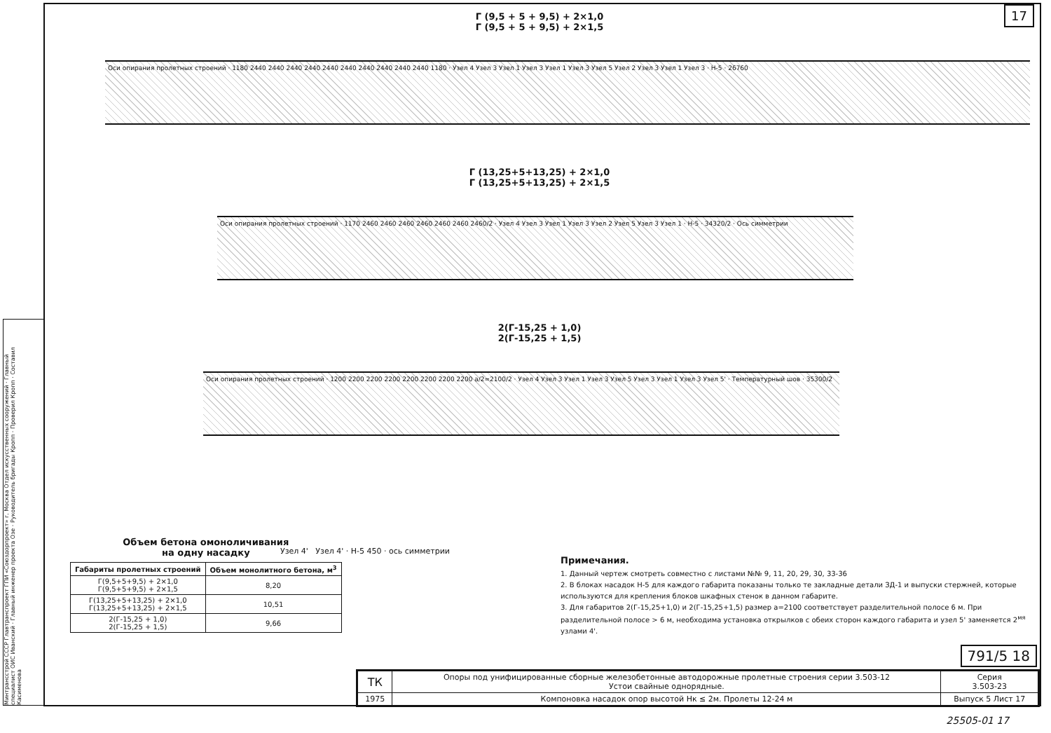Минтрансстрой СССР Главтранспроект ГПИ «Союздорпроект» г. Москва Отдел искусственных сооружений · Главный специалист ОИС Иванский · Главный инженер проекта Озе · Руководитель бригады Кропп · Проверил Кропп · Составил Касименова
17
Г (9,5 + 5 + 9,5) + 2×1,0
Г (9,5 + 5 + 9,5) + 2×1,5
Оси опирания пролетных строений · 1180 2440 2440 2440 2440 2440 2440 2440 2440 2440 2440 1180 · Узел 4 Узел 3 Узел 1 Узел 3 Узел 1 Узел 3 Узел 5 Узел 2 Узел 3 Узел 1 Узел 3 · Н-5 · 26760
Г (13,25+5+13,25) + 2×1,0
Г (13,25+5+13,25) + 2×1,5
Оси опирания пролетных строений · 1170 2460 2460 2460 2460 2460 2460 2460/2 · Узел 4 Узел 3 Узел 1 Узел 3 Узел 2 Узел 5 Узел 3 Узел 1 · Н-5 · 34320/2 · Ось симметрии
2(Г-15,25 + 1,0)
2(Г-15,25 + 1,5)
Оси опирания пролетных строений · 1200 2200 2200 2200 2200 2200 2200 2200 a/2=2100/2 · Узел 4 Узел 3 Узел 1 Узел 3 Узел 5 Узел 3 Узел 1 Узел 3 Узел 5' · Температурный шов · 35300/2
Объем бетона омоноличивания
на одну насадку
| Габариты пролетных строений | Объем монолитного бетона, м<sup>3</sup> |
| --- | --- |
| Г(9,5+5+9,5) + 2×1,0 Г(9,5+5+9,5) + 2×1,5 | 8,20 |
| Г(13,25+5+13,25) + 2×1,0 Г(13,25+5+13,25) + 2×1,5 | 10,51 |
| 2(Г-15,25 + 1,0) 2(Г-15,25 + 1,5) | 9,66 |
Узел 4' Узел 4' · Н-5 450 · ось симметрии
Примечания.
1. Данный чертеж смотреть совместно с листами №№ 9, 11, 20, 29, 30, 33-36
2. В блоках насадок Н-5 для каждого габарита показаны только те закладные детали ЗД-1 и выпуски стержней, которые используются для крепления блоков шкафных стенок в данном габарите.
3. Для габаритов 2(Г-15,25+1,0) и 2(Г-15,25+1,5) размер a=2100 соответствует разделительной полосе 6 м. При разделительной полосе > 6 м, необходима установка открылков с обеих сторон каждого габарита и узел 5' заменяется 2<sup>мя</sup> узлами 4'.
791/5 18
| ТК | Опоры под унифицированные сборные железобетонные автодорожные пролетные строения серии 3.503-12 Устои свайные однорядные. | Серия 3.503-23 |
| 1975 | Компоновка насадок опор высотой Нк ≤ 2м. Пролеты 12-24 м | Выпуск 5 Лист 17 |
25505-01 17